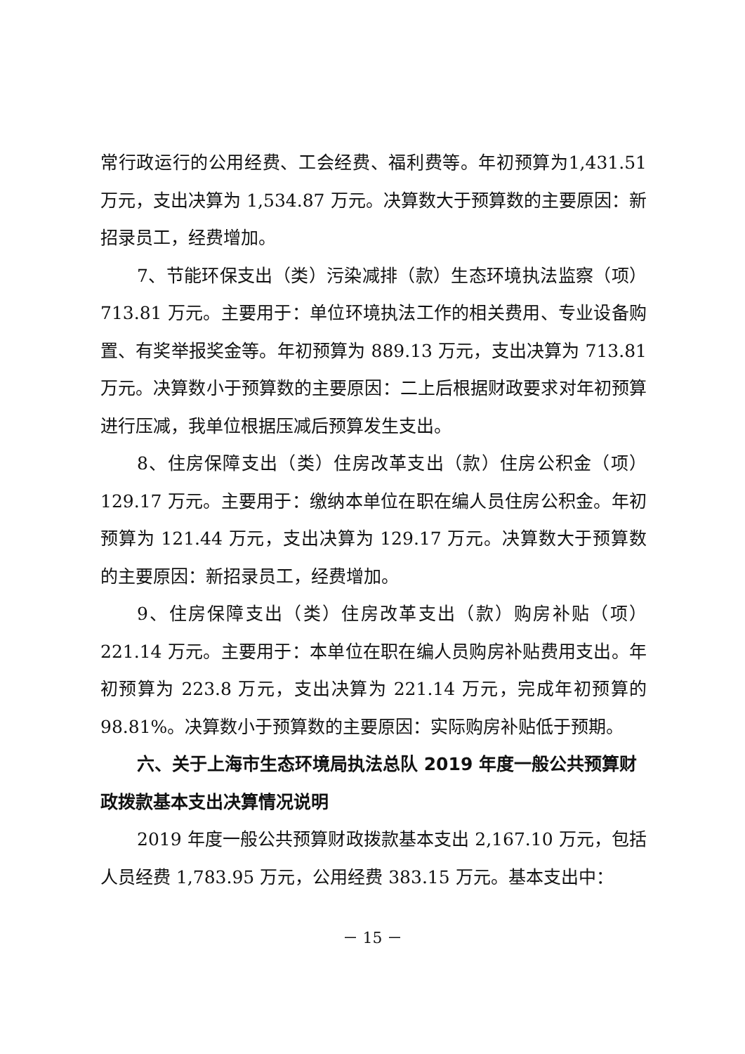常行政运行的公用经费、工会经费、福利费等。年初预算为1,431.51 万元，支出决算为 1,534.87 万元。决算数大于预算数的主要原因：新招录员工，经费增加。
7、节能环保支出（类）污染减排（款）生态环境执法监察（项）713.81 万元。主要用于：单位环境执法工作的相关费用、专业设备购置、有奖举报奖金等。年初预算为 889.13 万元，支出决算为 713.81 万元。决算数小于预算数的主要原因：二上后根据财政要求对年初预算进行压减，我单位根据压减后预算发生支出。
8、住房保障支出（类）住房改革支出（款）住房公积金（项）129.17 万元。主要用于：缴纳本单位在职在编人员住房公积金。年初预算为 121.44 万元，支出决算为 129.17 万元。决算数大于预算数的主要原因：新招录员工，经费增加。
9、住房保障支出（类）住房改革支出（款）购房补贴（项）221.14 万元。主要用于：本单位在职在编人员购房补贴费用支出。年初预算为 223.8 万元，支出决算为 221.14 万元，完成年初预算的 98.81%。决算数小于预算数的主要原因：实际购房补贴低于预期。
六、关于上海市生态环境局执法总队 2019 年度一般公共预算财政拨款基本支出决算情况说明
2019 年度一般公共预算财政拨款基本支出 2,167.10 万元，包括人员经费 1,783.95 万元，公用经费 383.15 万元。基本支出中：
－ 15 －